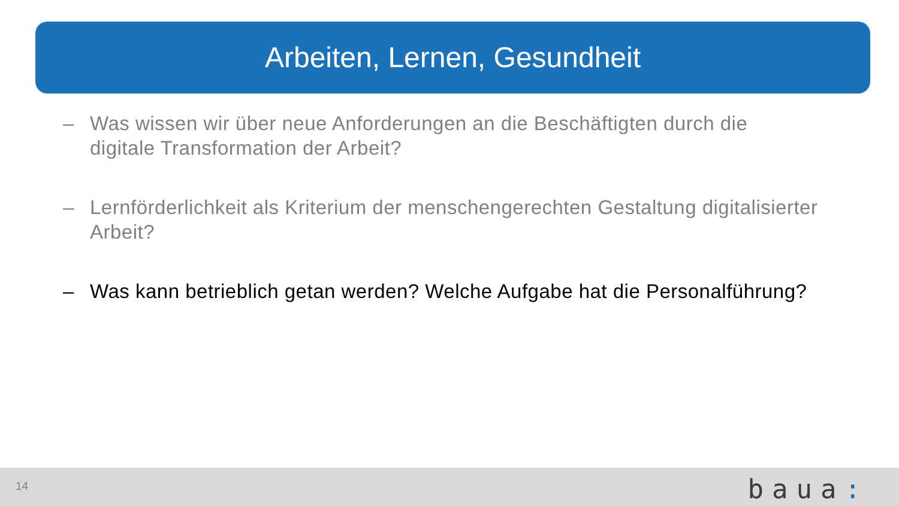Arbeiten, Lernen, Gesundheit
– Was wissen wir über neue Anforderungen an die Beschäftigten durch die digitale Transformation der Arbeit?
– Lernförderlichkeit als Kriterium der menschengerechten Gestaltung digitalisierter Arbeit?
– Was kann betrieblich getan werden? Welche Aufgabe hat die Personalführung?
14 baua: